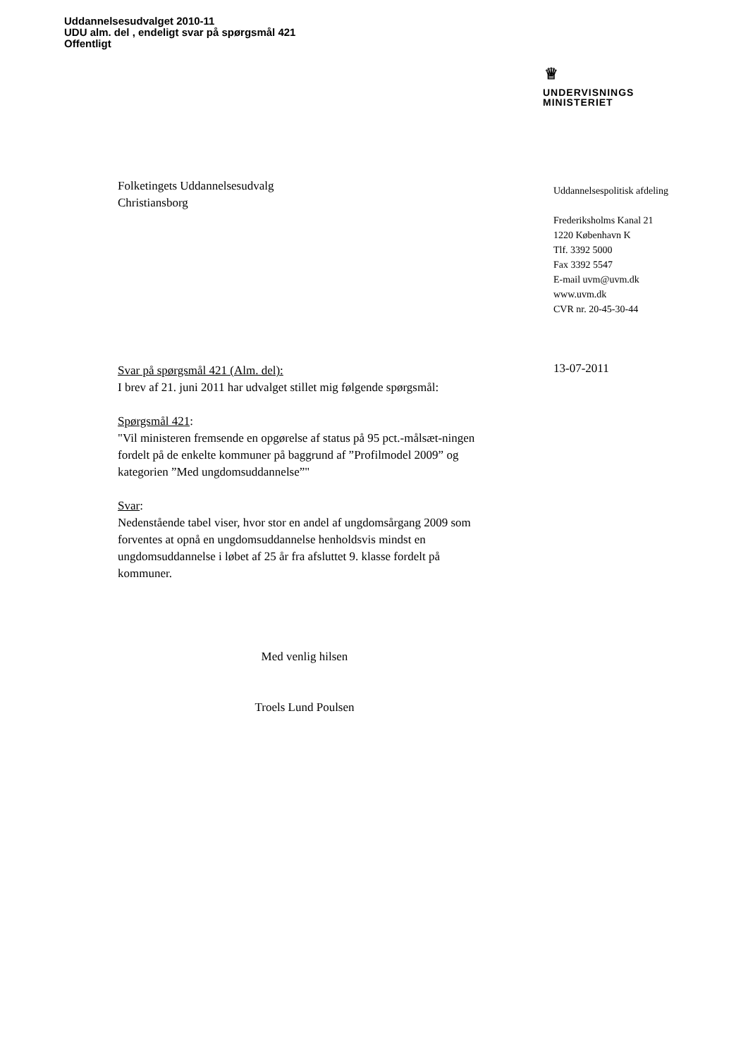Uddannelsesudvalget 2010-11
UDU alm. del , endeligt svar på spørgsmål 421
Offentligt
♕
UNDERVISNINGS
MINISTERIET
Uddannelsespolitisk afdeling
Frederiksholms Kanal 21
1220 København K
Tlf. 3392 5000
Fax 3392 5547
E-mail uvm@uvm.dk
www.uvm.dk
CVR nr. 20-45-30-44
13-07-2011
Folketingets Uddannelsesudvalg
Christiansborg
Svar på spørgsmål 421 (Alm. del):
I brev af 21. juni 2011 har udvalget stillet mig følgende spørgsmål:
Spørgsmål 421:
"Vil ministeren fremsende en opgørelse af status på 95 pct.-målsæt-ningen fordelt på de enkelte kommuner på baggrund af ”Profilmodel 2009” og kategorien ”Med ungdomsuddannelse”"
Svar:
Nedenstående tabel viser, hvor stor en andel af ungdomsårgang 2009 som forventes at opnå en ungdomsuddannelse henholdsvis mindst en ungdomsuddannelse i løbet af 25 år fra afsluttet 9. klasse fordelt på kommuner.
Med venlig hilsen
Troels Lund Poulsen